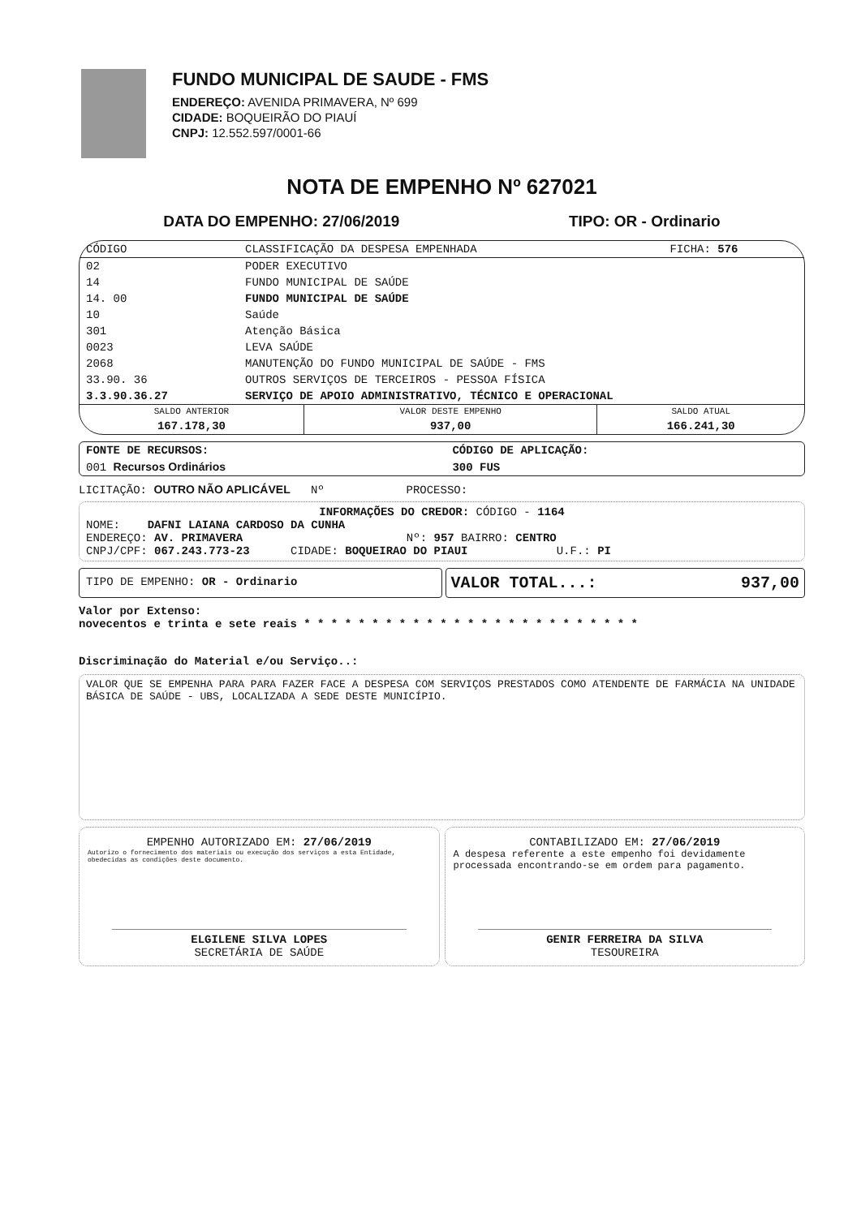FUNDO MUNICIPAL DE SAUDE - FMS
ENDEREÇO: AVENIDA PRIMAVERA, Nº 699
CIDADE: BOQUEIRÃO DO PIAUÍ
CNPJ: 12.552.597/0001-66
NOTA DE EMPENHO Nº 627021
DATA DO EMPENHO: 27/06/2019 TIPO: OR - Ordinario
| CÓDIGO | CLASSIFICAÇÃO DA DESPESA EMPENHADA | FICHA: 576 |
| --- | --- | --- |
| 02 | PODER EXECUTIVO | |
| 14 | FUNDO MUNICIPAL DE SAÚDE | |
| 14. 00 | FUNDO MUNICIPAL DE SAÚDE | |
| 10 | Saúde | |
| 301 | Atenção Básica | |
| 0023 | LEVA SAÚDE | |
| 2068 | MANUTENÇÃO DO FUNDO MUNICIPAL DE SAÚDE - FMS | |
| 33.90. 36 | OUTROS SERVIÇOS DE TERCEIROS - PESSOA FÍSICA | |
| 3.3.90.36.27 | SERVIÇO DE APOIO ADMINISTRATIVO, TÉCNICO E OPERACIONAL | |
| SALDO ANTERIOR | VALOR DESTE EMPENHO | SALDO ATUAL |
| --- | --- | --- |
| 167.178,30 | 937,00 | 166.241,30 |
| FONTE DE RECURSOS: | CÓDIGO DE APLICAÇÃO: |
| 001 Recursos Ordinários | 300 FUS |
LICITAÇÃO: OUTRO NÃO APLICÁVEL Nº PROCESSO:
INFORMAÇÕES DO CREDOR: CÓDIGO - 1164
NOME: DAFNI LAIANA CARDOSO DA CUNHA
ENDEREÇO: AV. PRIMAVERA Nº: 957 BAIRRO: CENTRO
CNPJ/CPF: 067.243.773-23 CIDADE: BOQUEIRAO DO PIAUI U.F.: PI
TIPO DE EMPENHO: OR - Ordinario
VALOR TOTAL...: 937,00
Valor por Extenso:
novecentos e trinta e sete reais * * * * * * * * * * * * * * * * * * * * * * * * *
Discriminação do Material e/ou Serviço..:
VALOR QUE SE EMPENHA PARA PARA FAZER FACE A DESPESA COM SERVIÇOS PRESTADOS COMO ATENDENTE DE FARMÁCIA NA UNIDADE BÁSICA DE SAÚDE - UBS, LOCALIZADA A SEDE DESTE MUNICÍPIO.
EMPENHO AUTORIZADO EM: 27/06/2019
Autorizo o fornecimento dos materiais ou execução dos serviços a esta Entidade, obedecidas as condições deste documento.
ELGILENE SILVA LOPES
SECRETÁRIA DE SAÚDE
CONTABILIZADO EM: 27/06/2019
A despesa referente a este empenho foi devidamente processada encontrando-se em ordem para pagamento.
GENIR FERREIRA DA SILVA
TESOUREIRA